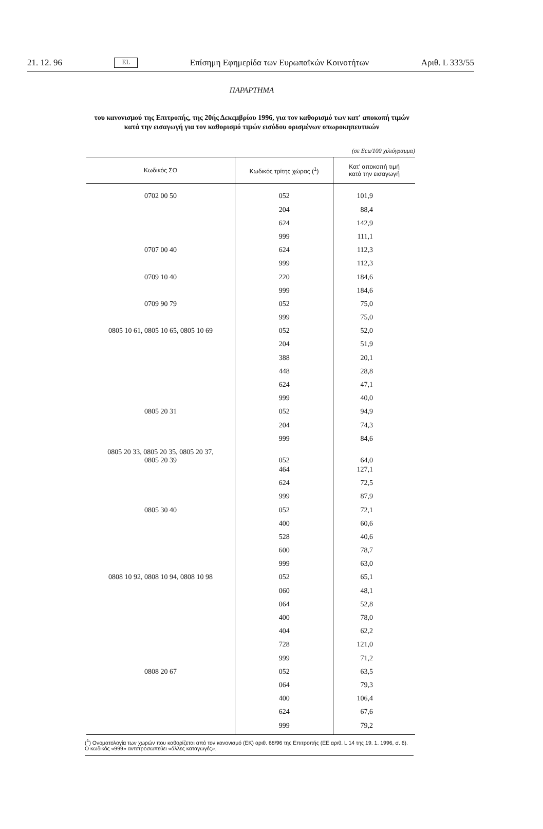21. 12. 96 EL Επίσημη Εφημερίδα των Ευρωπαϊκών Κοινοτήτων Αριθ. L 333/55
ΠΑΡΑΡΤΗΜΑ
του κανονισμού της Επιτροπής, της 20ής Δεκεμβρίου 1996, για τον καθορισμό των κατ' αποκοπή τιμών
κατά την εισαγωγή για τον καθορισμό τιμών εισόδου ορισμένων οπωροκηπευτικών
(σε Ecu/100 χιλιόγραμμα)
| Κωδικός ΣΟ | Κωδικός τρίτης χώρας (<sup>1</sup>) | Κατ' αποκοπή τιμή κατά την εισαγωγή |
| --- | --- | --- |
| 0702 00 50 | 052 | 101,9 |
| | 204 | 88,4 |
| | 624 | 142,9 |
| | 999 | 111,1 |
| 0707 00 40 | 624 | 112,3 |
| | 999 | 112,3 |
| 0709 10 40 | 220 | 184,6 |
| | 999 | 184,6 |
| 0709 90 79 | 052 | 75,0 |
| | 999 | 75,0 |
| 0805 10 61, 0805 10 65, 0805 10 69 | 052 | 52,0 |
| | 204 | 51,9 |
| | 388 | 20,1 |
| | 448 | 28,8 |
| | 624 | 47,1 |
| | 999 | 40,0 |
| 0805 20 31 | 052 | 94,9 |
| | 204 | 74,3 |
| | 999 | 84,6 |
| 0805 20 33, 0805 20 35, 0805 20 37, 0805 20 39 | 052 | 64,0 |
| | 464 | 127,1 |
| | 624 | 72,5 |
| | 999 | 87,9 |
| 0805 30 40 | 052 | 72,1 |
| | 400 | 60,6 |
| | 528 | 40,6 |
| | 600 | 78,7 |
| | 999 | 63,0 |
| 0808 10 92, 0808 10 94, 0808 10 98 | 052 | 65,1 |
| | 060 | 48,1 |
| | 064 | 52,8 |
| | 400 | 78,0 |
| | 404 | 62,2 |
| | 728 | 121,0 |
| | 999 | 71,2 |
| 0808 20 67 | 052 | 63,5 |
| | 064 | 79,3 |
| | 400 | 106,4 |
| | 624 | 67,6 |
| | 999 | 79,2 |
(<sup>1</sup>) Ονοματολογία των χωρών που καθορίζεται από τον κανονισμό (ΕΚ) αριθ. 68/96 της Επιτροπής (ΕΕ αριθ. L 14 της 19. 1. 1996, σ. 6). Ο κωδικός «999» αντιπροσωπεύει «άλλες καταγωγές».